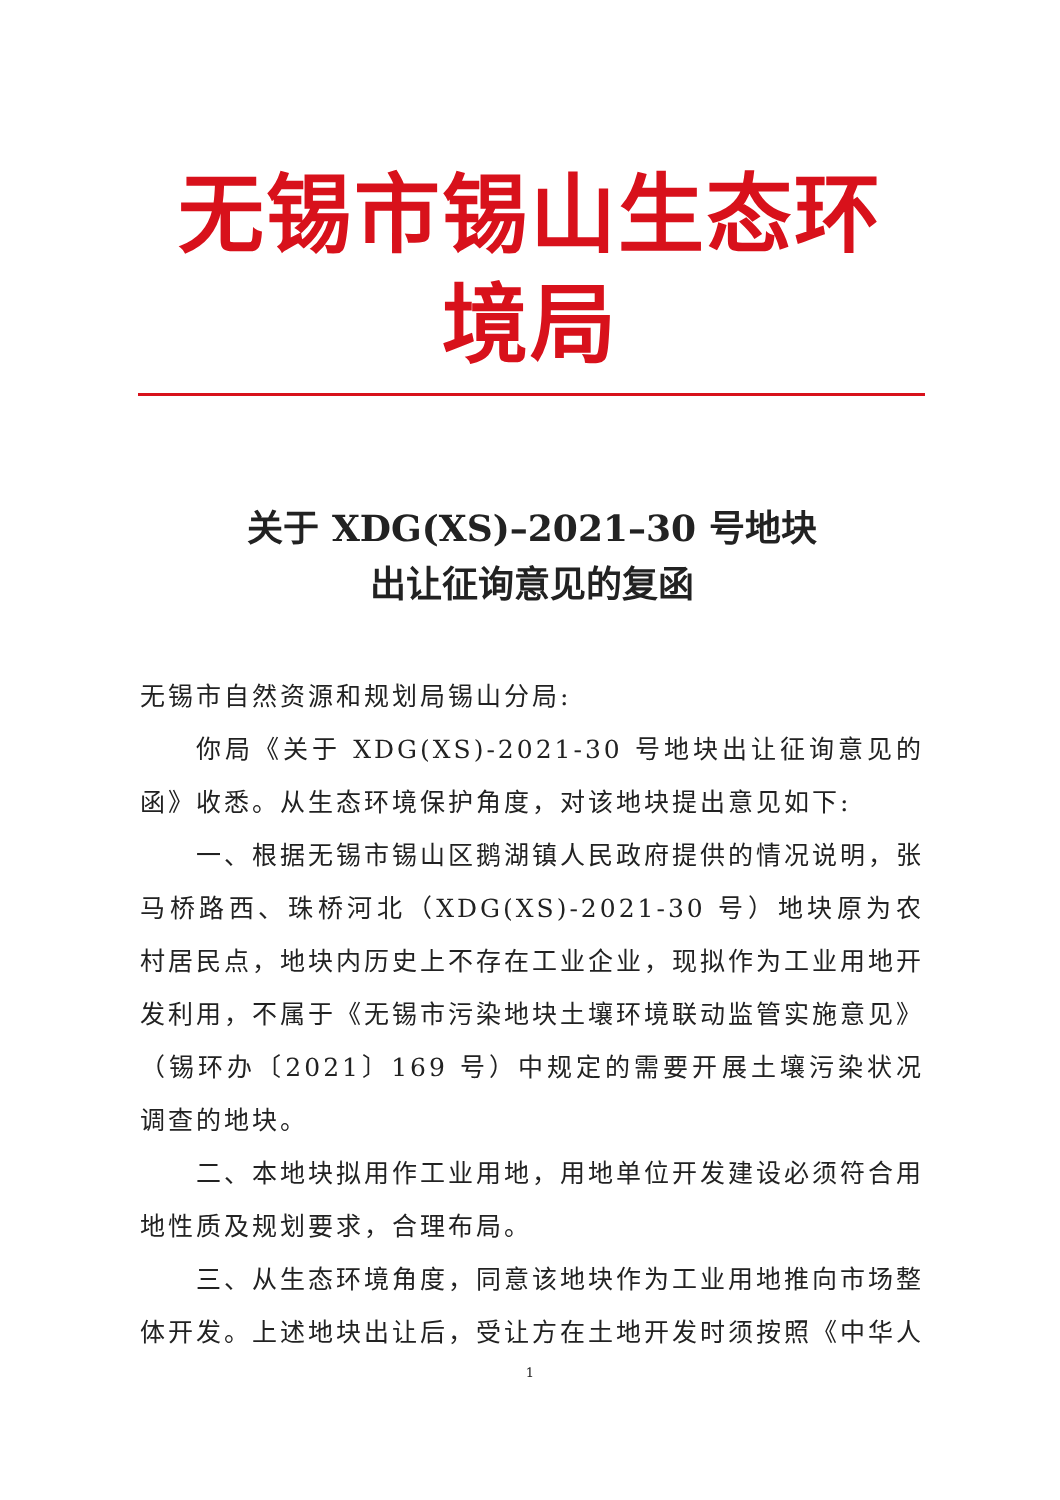无锡市锡山生态环境局
关于 XDG(XS)–2021–30 号地块
出让征询意见的复函
无锡市自然资源和规划局锡山分局:
你局《关于 XDG(XS)-2021-30 号地块出让征询意见的函》收悉。从生态环境保护角度，对该地块提出意见如下:
一、根据无锡市锡山区鹅湖镇人民政府提供的情况说明，张马桥路西、珠桥河北（XDG(XS)-2021-30 号）地块原为农村居民点，地块内历史上不存在工业企业，现拟作为工业用地开发利用，不属于《无锡市污染地块土壤环境联动监管实施意见》（锡环办〔2021〕169 号）中规定的需要开展土壤污染状况调查的地块。
二、本地块拟用作工业用地，用地单位开发建设必须符合用地性质及规划要求，合理布局。
三、从生态环境角度，同意该地块作为工业用地推向市场整体开发。上述地块出让后，受让方在土地开发时须按照《中华人
1